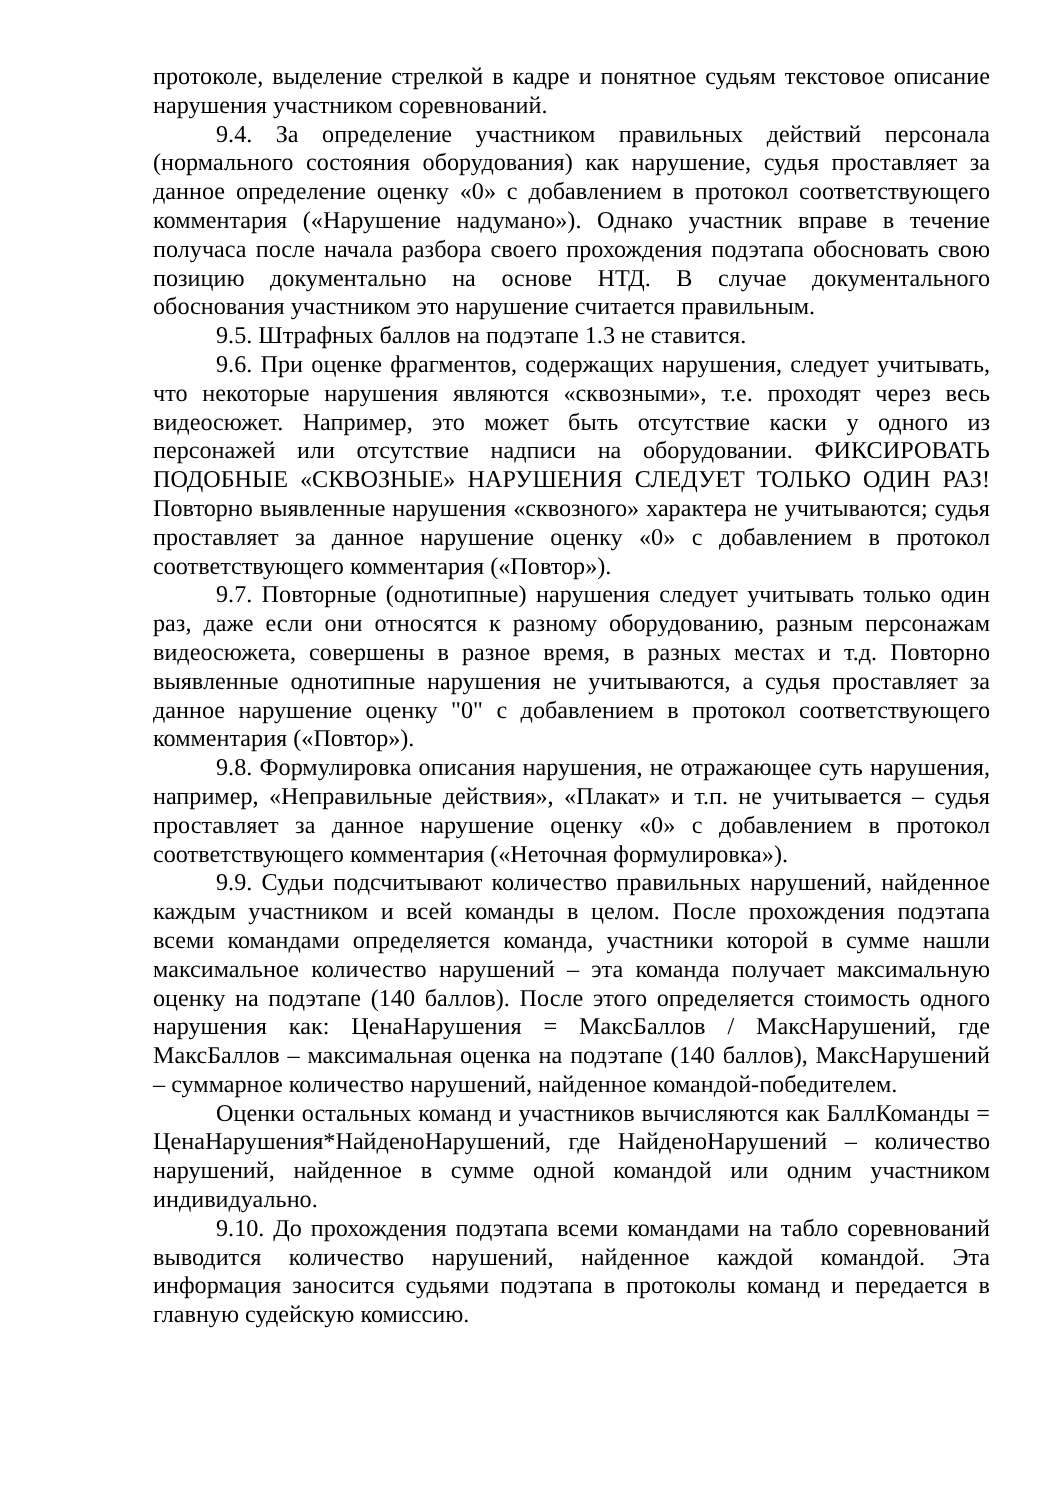протоколе, выделение стрелкой в кадре и понятное судьям текстовое описание нарушения участником соревнований.
9.4. За определение участником правильных действий персонала (нормального состояния оборудования) как нарушение, судья проставляет за данное определение оценку «0» с добавлением в протокол соответствующего комментария («Нарушение надумано»). Однако участник вправе в течение получаса после начала разбора своего прохождения подэтапа обосновать свою позицию документально на основе НТД. В случае документального обоснования участником это нарушение считается правильным.
9.5. Штрафных баллов на подэтапе 1.3 не ставится.
9.6. При оценке фрагментов, содержащих нарушения, следует учитывать, что некоторые нарушения являются «сквозными», т.е. проходят через весь видеосюжет. Например, это может быть отсутствие каски у одного из персонажей или отсутствие надписи на оборудовании. ФИКСИРОВАТЬ ПОДОБНЫЕ «СКВОЗНЫЕ» НАРУШЕНИЯ СЛЕДУЕТ ТОЛЬКО ОДИН РАЗ! Повторно выявленные нарушения «сквозного» характера не учитываются; судья проставляет за данное нарушение оценку «0» с добавлением в протокол соответствующего комментария («Повтор»).
9.7. Повторные (однотипные) нарушения следует учитывать только один раз, даже если они относятся к разному оборудованию, разным персонажам видеосюжета, совершены в разное время, в разных местах и т.д. Повторно выявленные однотипные нарушения не учитываются, а судья проставляет за данное нарушение оценку "0" с добавлением в протокол соответствующего комментария («Повтор»).
9.8. Формулировка описания нарушения, не отражающее суть нарушения, например, «Неправильные действия», «Плакат» и т.п. не учитывается – судья проставляет за данное нарушение оценку «0» с добавлением в протокол соответствующего комментария («Неточная формулировка»).
9.9. Судьи подсчитывают количество правильных нарушений, найденное каждым участником и всей команды в целом. После прохождения подэтапа всеми командами определяется команда, участники которой в сумме нашли максимальное количество нарушений – эта команда получает максимальную оценку на подэтапе (140 баллов). После этого определяется стоимость одного нарушения как: ЦенаНарушения = МаксБаллов / МаксНарушений, где МаксБаллов – максимальная оценка на подэтапе (140 баллов), МаксНарушений – суммарное количество нарушений, найденное командой-победителем.
Оценки остальных команд и участников вычисляются как БаллКоманды = ЦенаНарушения*НайденоНарушений, где НайденоНарушений – количество нарушений, найденное в сумме одной командой или одним участником индивидуально.
9.10. До прохождения подэтапа всеми командами на табло соревнований выводится количество нарушений, найденное каждой командой. Эта информация заносится судьями подэтапа в протоколы команд и передается в главную судейскую комиссию.